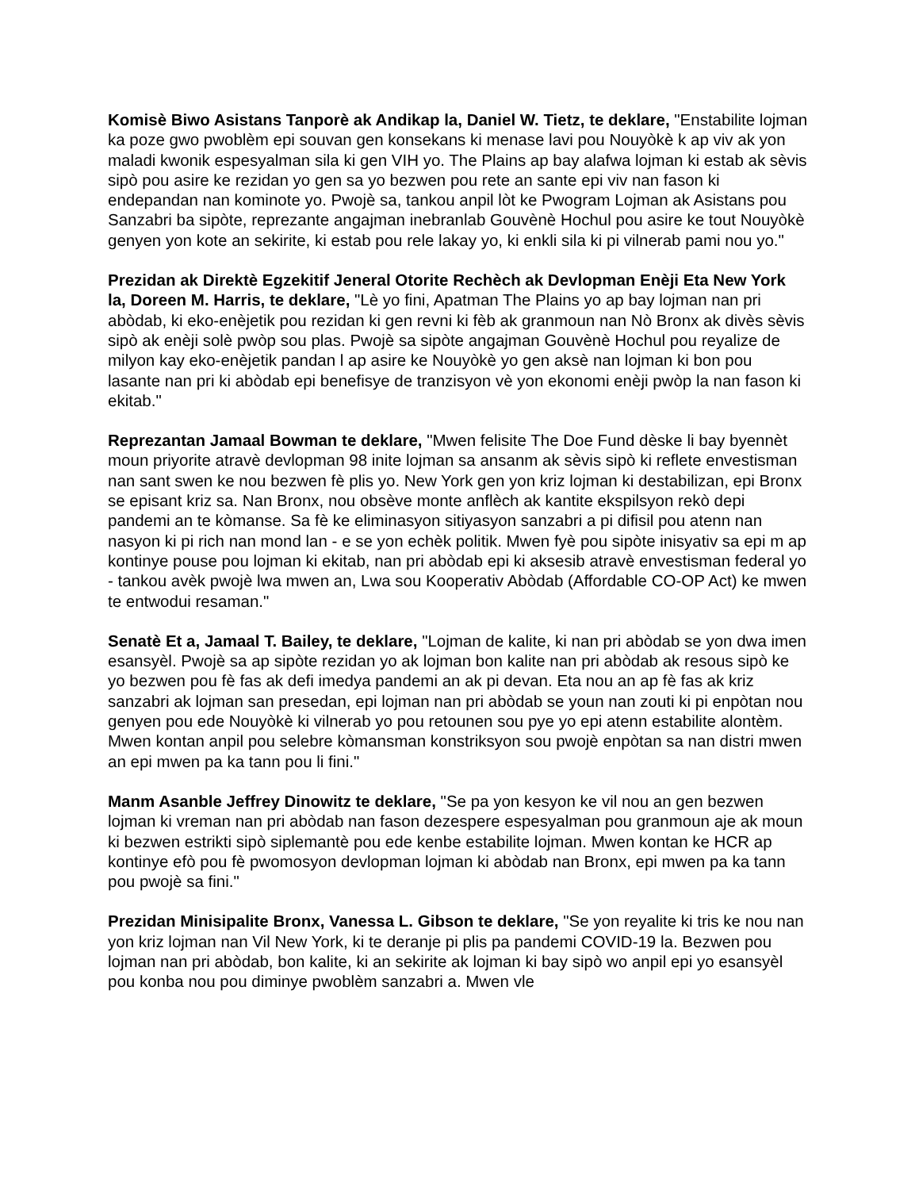Komisè Biwo Asistans Tanporè ak Andikap la, Daniel W. Tietz, te deklare, "Enstabilite lojman ka poze gwo pwoblèm epi souvan gen konsekans ki menase lavi pou Nouyòkè k ap viv ak yon maladi kwonik espesyalman sila ki gen VIH yo. The Plains ap bay alafwa lojman ki estab ak sèvis sipò pou asire ke rezidan yo gen sa yo bezwen pou rete an sante epi viv nan fason ki endepandan nan kominote yo. Pwojè sa, tankou anpil lòt ke Pwogram Lojman ak Asistans pou Sanzabri ba sipòte, reprezante angajman inebranlab Gouvènè Hochul pou asire ke tout Nouyòkè genyen yon kote an sekirite, ki estab pou rele lakay yo, ki enkli sila ki pi vilnerab pami nou yo."
Prezidan ak Direktè Egzekitif Jeneral Otorite Rechèch ak Devlopman Enèji Eta New York la, Doreen M. Harris, te deklare, "Lè yo fini, Apatman The Plains yo ap bay lojman nan pri abòdab, ki eko-enèjetik pou rezidan ki gen revni ki fèb ak granmoun nan Nò Bronx ak divès sèvis sipò ak enèji solè pwòp sou plas. Pwojè sa sipòte angajman Gouvènè Hochul pou reyalize de milyon kay eko-enèjetik pandan l ap asire ke Nouyòkè yo gen aksè nan lojman ki bon pou lasante nan pri ki abòdab epi benefisye de tranzisyon vè yon ekonomi enèji pwòp la nan fason ki ekitab."
Reprezantan Jamaal Bowman te deklare, "Mwen felisite The Doe Fund dèske li bay byennèt moun priyorite atravè devlopman 98 inite lojman sa ansanm ak sèvis sipò ki reflete envestisman nan sant swen ke nou bezwen fè plis yo. New York gen yon kriz lojman ki destabilizan, epi Bronx se episant kriz sa. Nan Bronx, nou obsève monte anflèch ak kantite ekspilsyon rekò depi pandemi an te kòmanse. Sa fè ke eliminasyon sitiyasyon sanzabri a pi difisil pou atenn nan nasyon ki pi rich nan mond lan - e se yon echèk politik. Mwen fyè pou sipòte inisyativ sa epi m ap kontinye pouse pou lojman ki ekitab, nan pri abòdab epi ki aksesib atravè envestisman federal yo - tankou avèk pwojè lwa mwen an, Lwa sou Kooperativ Abòdab (Affordable CO-OP Act) ke mwen te entwodui resaman."
Senatè Et a, Jamaal T. Bailey, te deklare, "Lojman de kalite, ki nan pri abòdab se yon dwa imen esansyèl. Pwojè sa ap sipòte rezidan yo ak lojman bon kalite nan pri abòdab ak resous sipò ke yo bezwen pou fè fas ak defi imedya pandemi an ak pi devan. Eta nou an ap fè fas ak kriz sanzabri ak lojman san presedan, epi lojman nan pri abòdab se youn nan zouti ki pi enpòtan nou genyen pou ede Nouyòkè ki vilnerab yo pou retounen sou pye yo epi atenn estabilite alontèm. Mwen kontan anpil pou selebre kòmansman konstriksyon sou pwojè enpòtan sa nan distri mwen an epi mwen pa ka tann pou li fini."
Manm Asanble Jeffrey Dinowitz te deklare, "Se pa yon kesyon ke vil nou an gen bezwen lojman ki vreman nan pri abòdab nan fason dezespere espesyalman pou granmoun aje ak moun ki bezwen estrikti sipò siplemantè pou ede kenbe estabilite lojman. Mwen kontan ke HCR ap kontinye efò pou fè pwomosyon devlopman lojman ki abòdab nan Bronx, epi mwen pa ka tann pou pwojè sa fini."
Prezidan Minisipalite Bronx, Vanessa L. Gibson te deklare, "Se yon reyalite ki tris ke nou nan yon kriz lojman nan Vil New York, ki te deranje pi plis pa pandemi COVID-19 la. Bezwen pou lojman nan pri abòdab, bon kalite, ki an sekirite ak lojman ki bay sipò wo anpil epi yo esansyèl pou konba nou pou diminye pwoblèm sanzabri a. Mwen vle